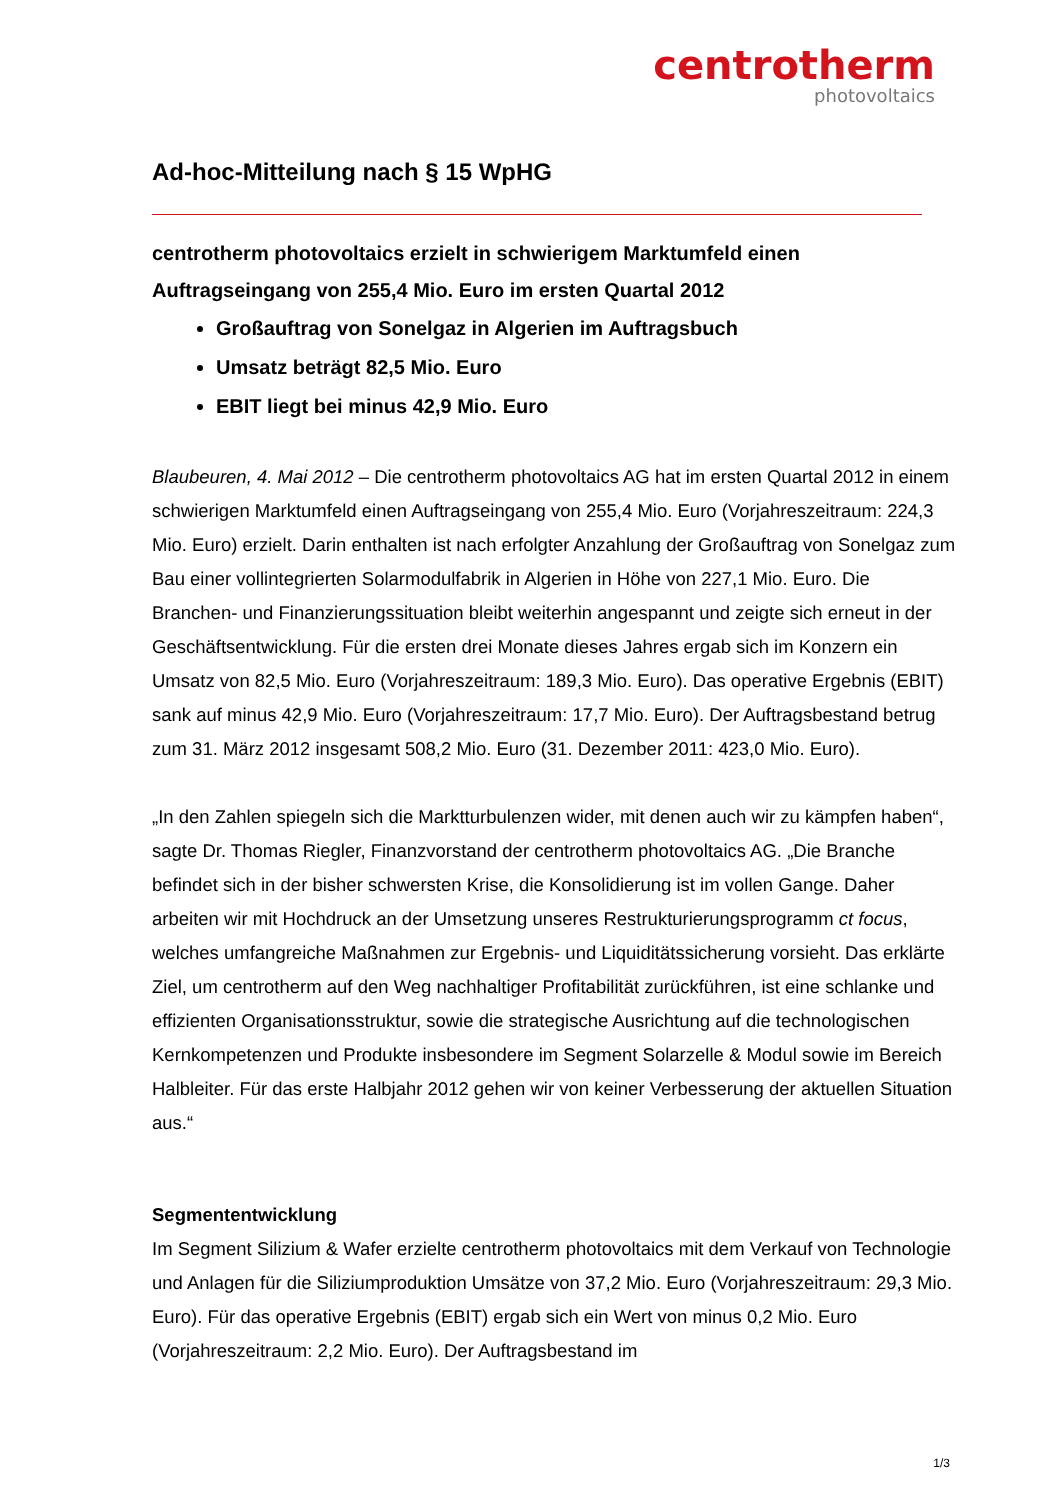centrotherm
photovoltaics
Ad-hoc-Mitteilung nach § 15 WpHG
centrotherm photovoltaics erzielt in schwierigem Marktumfeld einen Auftragseingang von 255,4 Mio. Euro im ersten Quartal 2012
Großauftrag von Sonelgaz in Algerien im Auftragsbuch
Umsatz beträgt 82,5 Mio. Euro
EBIT liegt bei minus 42,9 Mio. Euro
Blaubeuren, 4. Mai 2012 – Die centrotherm photovoltaics AG hat im ersten Quartal 2012 in einem schwierigen Marktumfeld einen Auftragseingang von 255,4 Mio. Euro (Vorjahreszeitraum: 224,3 Mio. Euro) erzielt. Darin enthalten ist nach erfolgter Anzahlung der Großauftrag von Sonelgaz zum Bau einer vollintegrierten Solarmodulfabrik in Algerien in Höhe von 227,1 Mio. Euro. Die Branchen- und Finanzierungssituation bleibt weiterhin angespannt und zeigte sich erneut in der Geschäftsentwicklung. Für die ersten drei Monate dieses Jahres ergab sich im Konzern ein Umsatz von 82,5 Mio. Euro (Vorjahreszeitraum: 189,3 Mio. Euro). Das operative Ergebnis (EBIT) sank auf minus 42,9 Mio. Euro (Vorjahreszeitraum: 17,7 Mio. Euro). Der Auftragsbestand betrug zum 31. März 2012 insgesamt 508,2 Mio. Euro (31. Dezember 2011: 423,0 Mio. Euro).
„In den Zahlen spiegeln sich die Marktturbulenzen wider, mit denen auch wir zu kämpfen haben“, sagte Dr. Thomas Riegler, Finanzvorstand der centrotherm photovoltaics AG. „Die Branche befindet sich in der bisher schwersten Krise, die Konsolidierung ist im vollen Gange. Daher arbeiten wir mit Hochdruck an der Umsetzung unseres Restrukturierungsprogramm ct focus, welches umfangreiche Maßnahmen zur Ergebnis- und Liquiditätssicherung vorsieht. Das erklärte Ziel, um centrotherm auf den Weg nachhaltiger Profitabilität zurückführen, ist eine schlanke und effizienten Organisationsstruktur, sowie die strategische Ausrichtung auf die technologischen Kernkompetenzen und Produkte insbesondere im Segment Solarzelle & Modul sowie im Bereich Halbleiter. Für das erste Halbjahr 2012 gehen wir von keiner Verbesserung der aktuellen Situation aus.“
Segmententwicklung
Im Segment Silizium & Wafer erzielte centrotherm photovoltaics mit dem Verkauf von Technologie und Anlagen für die Siliziumproduktion Umsätze von 37,2 Mio. Euro (Vorjahreszeitraum: 29,3 Mio. Euro). Für das operative Ergebnis (EBIT) ergab sich ein Wert von minus 0,2 Mio. Euro (Vorjahreszeitraum: 2,2 Mio. Euro). Der Auftragsbestand im
1/3